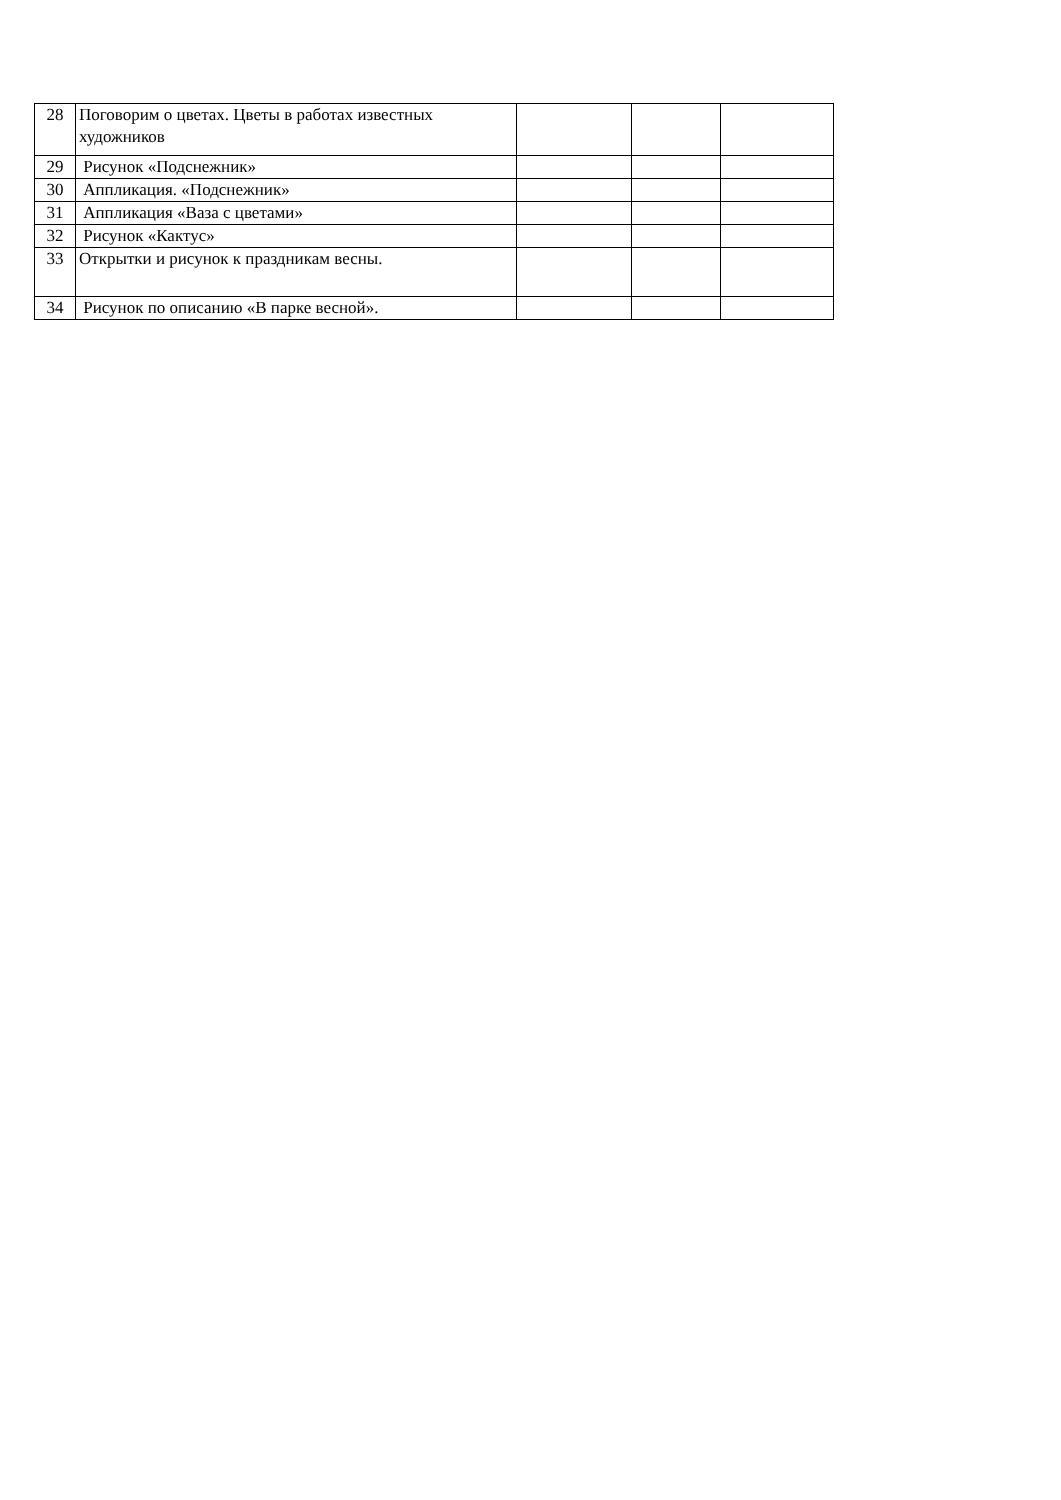| 28 | Поговорим о цветах. Цветы в работах известных художников | | | |
| 29 | Рисунок «Подснежник» | | | |
| 30 | Аппликация. «Подснежник» | | | |
| 31 | Аппликация «Ваза с цветами» | | | |
| 32 | Рисунок «Кактус» | | | |
| 33 | Открытки и рисунок к праздникам весны. | | | |
| 34 | Рисунок по описанию «В парке весной». | | | |